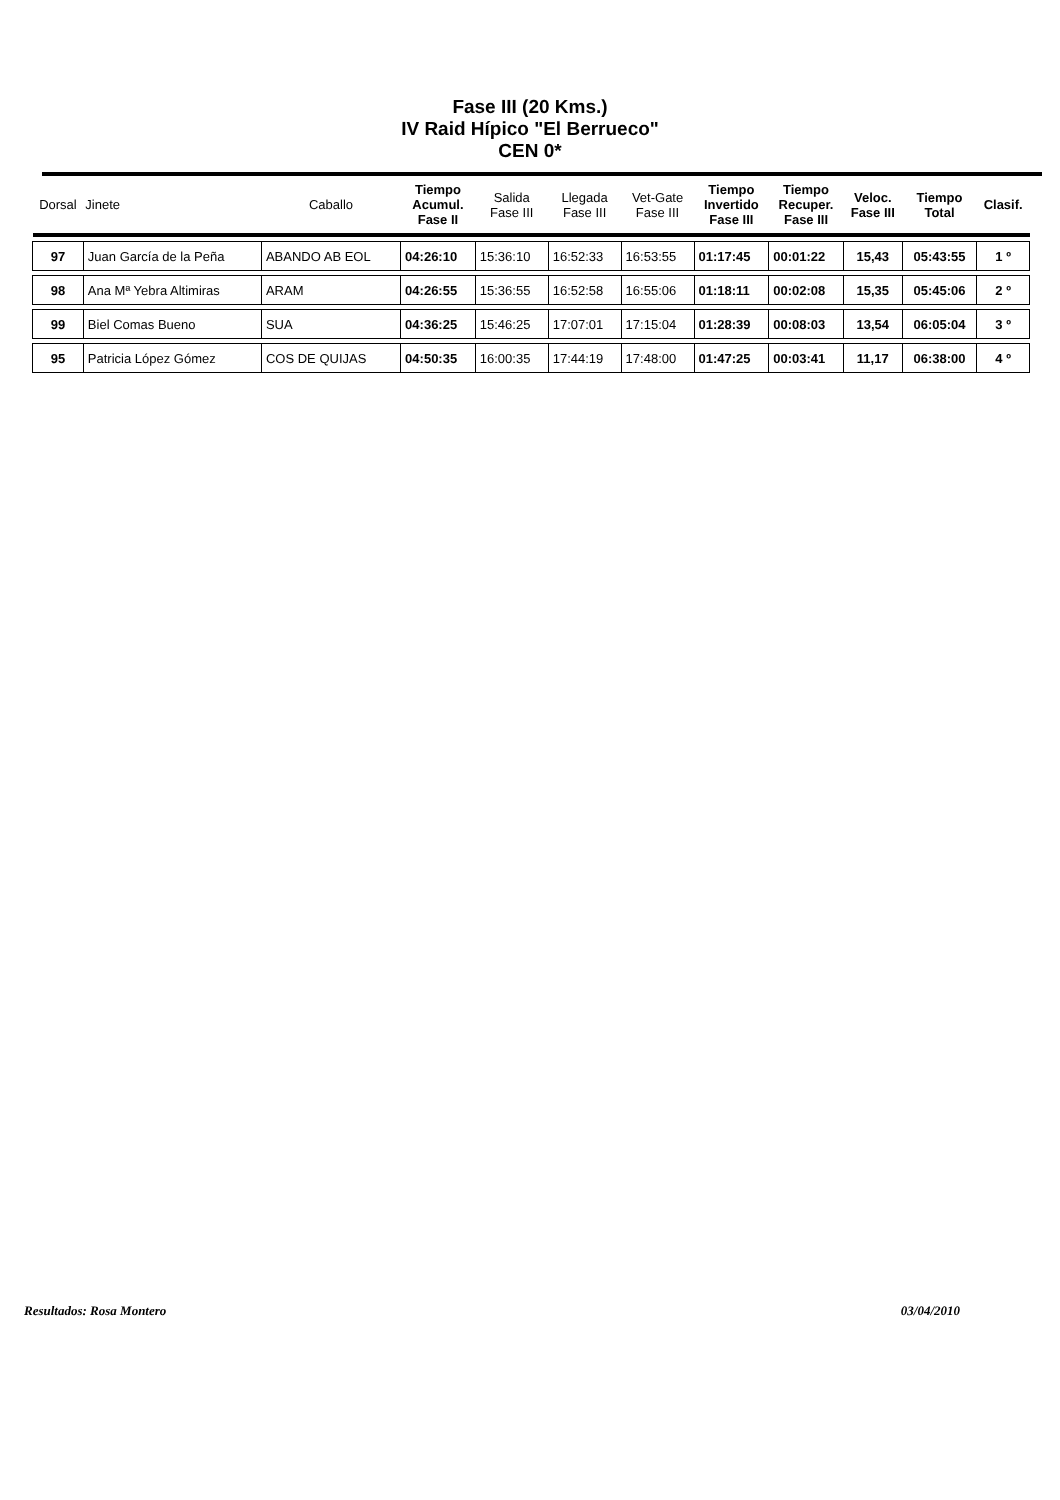Fase III (20 Kms.)
IV Raid Hípico "El Berrueco"
CEN 0*
| Dorsal | Jinete | Caballo | Tiempo Acumul. Fase II | Salida Fase III | Llegada Fase III | Vet-Gate Fase III | Tiempo Invertido Fase III | Tiempo Recuper. Fase III | Veloc. Fase III | Tiempo Total | Clasif. |
| --- | --- | --- | --- | --- | --- | --- | --- | --- | --- | --- | --- |
| 97 | Juan García de la Peña | ABANDO AB EOL | 04:26:10 | 15:36:10 | 16:52:33 | 16:53:55 | 01:17:45 | 00:01:22 | 15,43 | 05:43:55 | 1 º |
| 98 | Ana Mª Yebra Altimiras | ARAM | 04:26:55 | 15:36:55 | 16:52:58 | 16:55:06 | 01:18:11 | 00:02:08 | 15,35 | 05:45:06 | 2 º |
| 99 | Biel Comas Bueno | SUA | 04:36:25 | 15:46:25 | 17:07:01 | 17:15:04 | 01:28:39 | 00:08:03 | 13,54 | 06:05:04 | 3 º |
| 95 | Patricia López Gómez | COS DE QUIJAS | 04:50:35 | 16:00:35 | 17:44:19 | 17:48:00 | 01:47:25 | 00:03:41 | 11,17 | 06:38:00 | 4 º |
Resultados: Rosa Montero 03/04/2010